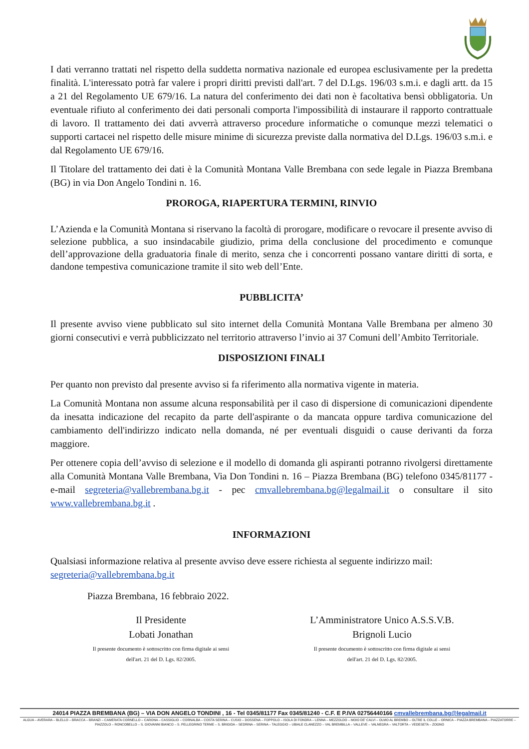I dati verranno trattati nel rispetto della suddetta normativa nazionale ed europea esclusivamente per la predetta finalità. L'interessato potrà far valere i propri diritti previsti dall'art. 7 del D.Lgs. 196/03 s.m.i. e dagli artt. da 15 a 21 del Regolamento UE 679/16. La natura del conferimento dei dati non è facoltativa bensì obbligatoria. Un eventuale rifiuto al conferimento dei dati personali comporta l'impossibilità di instaurare il rapporto contrattuale di lavoro. Il trattamento dei dati avverrà attraverso procedure informatiche o comunque mezzi telematici o supporti cartacei nel rispetto delle misure minime di sicurezza previste dalla normativa del D.Lgs. 196/03 s.m.i. e dal Regolamento UE 679/16.
Il Titolare del trattamento dei dati è la Comunità Montana Valle Brembana con sede legale in Piazza Brembana (BG) in via Don Angelo Tondini n. 16.
PROROGA, RIAPERTURA TERMINI, RINVIO
L’Azienda e la Comunità Montana si riservano la facoltà di prorogare, modificare o revocare il presente avviso di selezione pubblica, a suo insindacabile giudizio, prima della conclusione del procedimento e comunque dell’approvazione della graduatoria finale di merito, senza che i concorrenti possano vantare diritti di sorta, e dandone tempestiva comunicazione tramite il sito web dell’Ente.
PUBBLICITA’
Il presente avviso viene pubblicato sul sito internet della Comunità Montana Valle Brembana per almeno 30 giorni consecutivi e verrà pubblicizzato nel territorio attraverso l’invio ai 37 Comuni dell’Ambito Territoriale.
DISPOSIZIONI FINALI
Per quanto non previsto dal presente avviso si fa riferimento alla normativa vigente in materia.
La Comunità Montana non assume alcuna responsabilità per il caso di dispersione di comunicazioni dipendente da inesatta indicazione del recapito da parte dell'aspirante o da mancata oppure tardiva comunicazione del cambiamento dell'indirizzo indicato nella domanda, né per eventuali disguidi o cause derivanti da forza maggiore.
Per ottenere copia dell’avviso di selezione e il modello di domanda gli aspiranti potranno rivolgersi direttamente alla Comunità Montana Valle Brembana, Via Don Tondini n. 16 – Piazza Brembana (BG) telefono 0345/81177 - e-mail segreteria@vallebrembana.bg.it - pec cmvallebrembana.bg@legalmail.it o consultare il sito www.vallebrembana.bg.it .
INFORMAZIONI
Qualsiasi informazione relativa al presente avviso deve essere richiesta al seguente indirizzo mail: segreteria@vallebrembana.bg.it
Piazza Brembana, 16 febbraio 2022.
Il Presidente
Lobati Jonathan
Il presente documento è sottoscritto con firma digitale ai sensi
dell'art. 21 del D. Lgs. 82/2005.
L’Amministratore Unico A.S.S.V.B.
Brignoli Lucio
Il presente documento è sottoscritto con firma digitale ai sensi
dell'art. 21 del D. Lgs. 82/2005.
24014 PIAZZA BREMBANA (BG) – VIA DON ANGELO TONDINI , 16 - Tel 0345/81177 Fax 0345/81240 - C.F. E P.IVA 02756440166 cmvallebrembana.bg@legalmail.it
ALGUA – AVERARA – BLELLO – BRACCA – BRANZI – CAMERATA CORNELLO – CARONA – CASSIGLIO – CORNALBA – COSTA SERINA – CUSIO – DOSSENA – FOPPOLO – ISOLA DI FONDRA – LENNA – MEZZOLDO – MOIO DE' CALVI – OLMO AL BREMBO – OLTRE IL COLLE – ORNICA – PIAZZA BREMBANA – PIAZZATORRE – PIAZZOLO – RONCOBELLO – S. GIOVANNI BIANCO – S. PELLEGRINO TERME – S. BRIGIDA – SEDRINA – SERINA – TALEGGIO – UBIALE CLANEZZO – VAL BREMBILLA – VALLEVE – VALNEGRA – VALTORTA – VEDESETA – ZOGNO